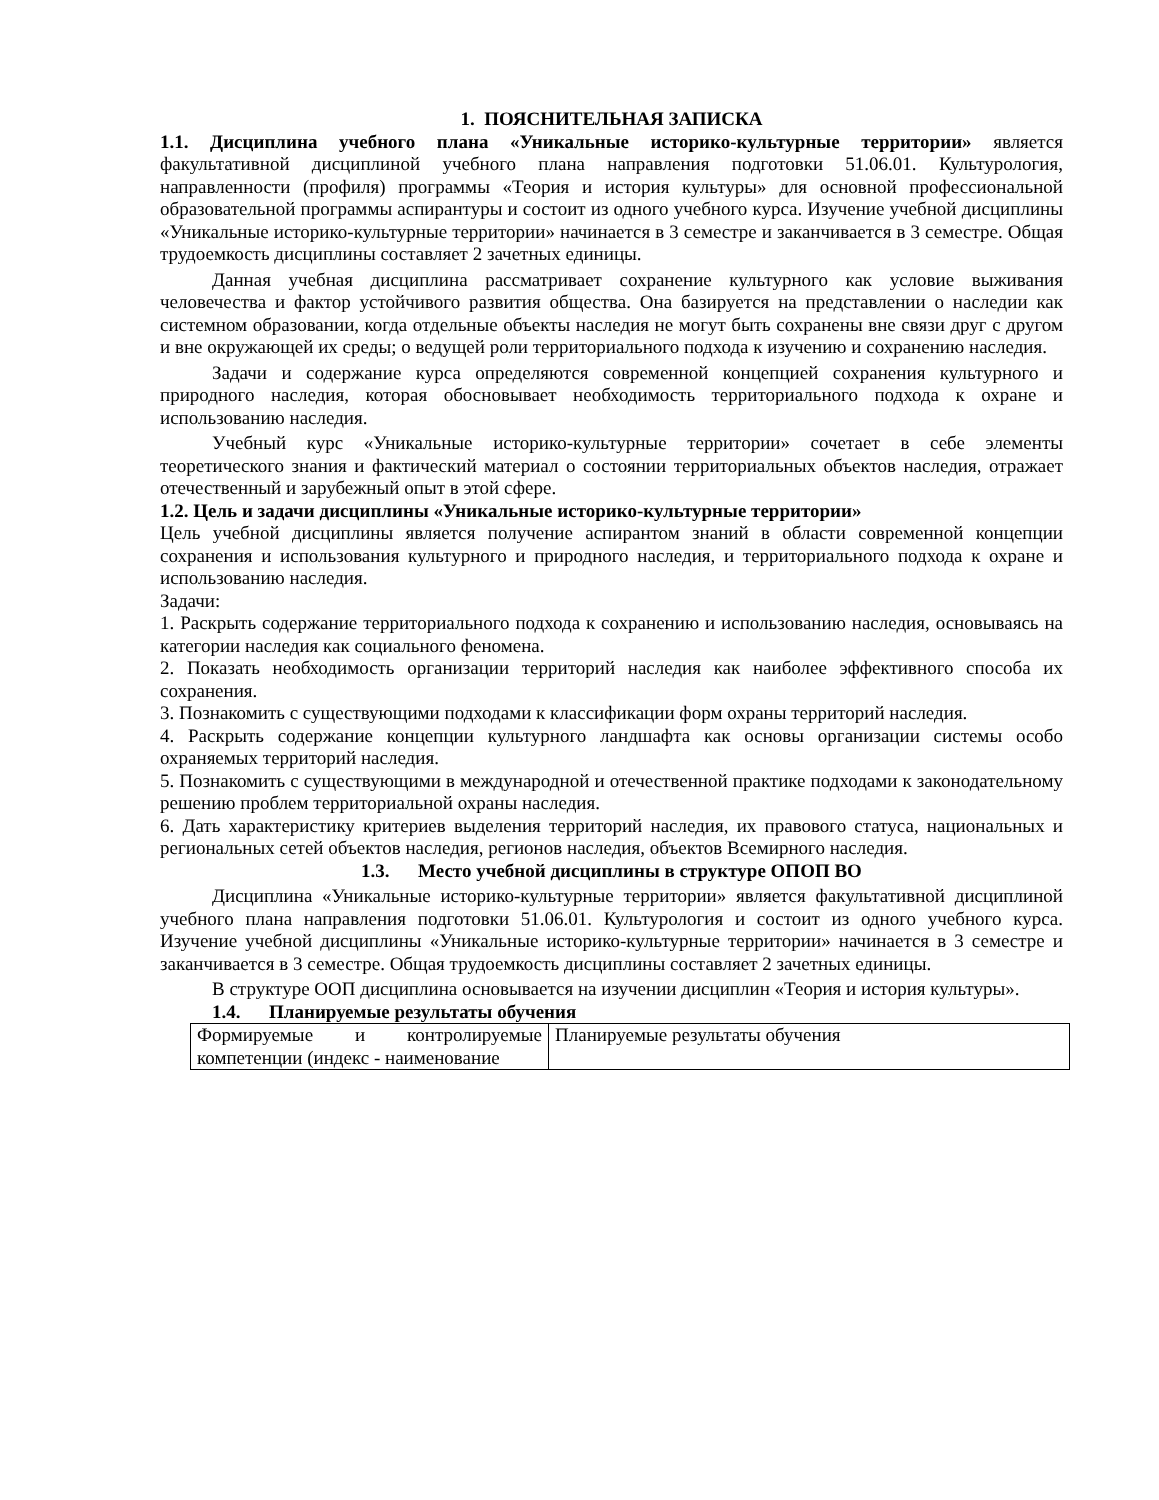1. ПОЯСНИТЕЛЬНАЯ ЗАПИСКА
1.1. Дисциплина учебного плана «Уникальные историко-культурные территории» является факультативной дисциплиной учебного плана направления подготовки 51.06.01. Культурология, направленности (профиля) программы «Теория и история культуры» для основной профессиональной образовательной программы аспирантуры и состоит из одного учебного курса. Изучение учебной дисциплины «Уникальные историко-культурные территории» начинается в 3 семестре и заканчивается в 3 семестре. Общая трудоемкость дисциплины составляет 2 зачетных единицы.
Данная учебная дисциплина рассматривает сохранение культурного как условие выживания человечества и фактор устойчивого развития общества. Она базируется на представлении о наследии как системном образовании, когда отдельные объекты наследия не могут быть сохранены вне связи друг с другом и вне окружающей их среды; о ведущей роли территориального подхода к изучению и сохранению наследия.
Задачи и содержание курса определяются современной концепцией сохранения культурного и природного наследия, которая обосновывает необходимость территориального подхода к охране и использованию наследия.
Учебный курс «Уникальные историко-культурные территории» сочетает в себе элементы теоретического знания и фактический материал о состоянии территориальных объектов наследия, отражает отечественный и зарубежный опыт в этой сфере.
1.2. Цель и задачи дисциплины «Уникальные историко-культурные территории»
Цель учебной дисциплины является получение аспирантом знаний в области современной концепции сохранения и использования культурного и природного наследия, и территориального подхода к охране и использованию наследия.
Задачи:
1. Раскрыть содержание территориального подхода к сохранению и использованию наследия, основываясь на категории наследия как социального феномена.
2. Показать необходимость организации территорий наследия как наиболее эффективного способа их сохранения.
3. Познакомить с существующими подходами к классификации форм охраны территорий наследия.
4. Раскрыть содержание концепции культурного ландшафта как основы организации системы особо охраняемых территорий наследия.
5. Познакомить с существующими в международной и отечественной практике подходами к законодательному решению проблем территориальной охраны наследия.
6. Дать характеристику критериев выделения территорий наследия, их правового статуса, национальных и региональных сетей объектов наследия, регионов наследия, объектов Всемирного наследия.
1.3. Место учебной дисциплины в структуре ОПОП ВО
Дисциплина «Уникальные историко-культурные территории» является факультативной дисциплиной учебного плана направления подготовки 51.06.01. Культурология и состоит из одного учебного курса. Изучение учебной дисциплины «Уникальные историко-культурные территории» начинается в 3 семестре и заканчивается в 3 семестре. Общая трудоемкость дисциплины составляет 2 зачетных единицы.
В структуре ООП дисциплина основывается на изучении дисциплин «Теория и история культуры».
1.4. Планируемые результаты обучения
| Формируемые и контролируемые компетенции (индекс - наименование | Планируемые результаты обучения |